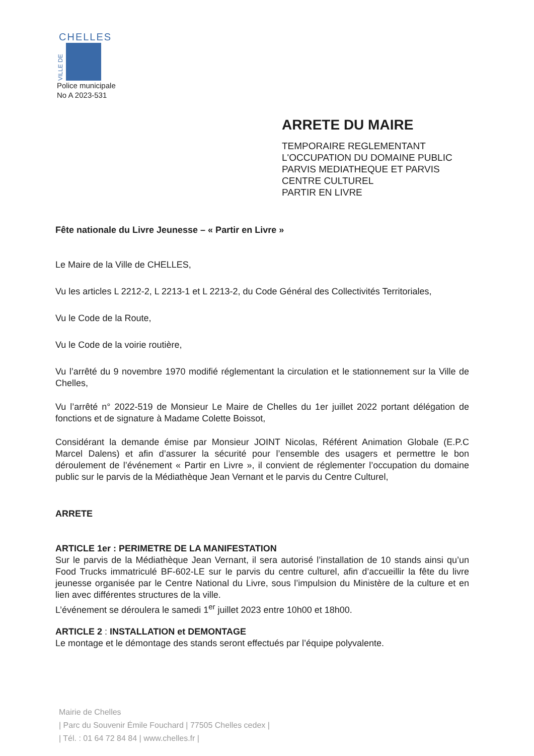CHELLES
VILLE DE
Police municipale
No A 2023-531
ARRETE DU MAIRE
TEMPORAIRE REGLEMENTANT
L'OCCUPATION DU DOMAINE PUBLIC
PARVIS MEDIATHEQUE ET PARVIS
CENTRE CULTUREL
PARTIR EN LIVRE
Fête nationale du Livre Jeunesse – « Partir en Livre »
Le Maire de la Ville de CHELLES,
Vu les articles L 2212-2, L 2213-1 et L 2213-2, du Code Général des Collectivités Territoriales,
Vu le Code de la Route,
Vu le Code de la voirie routière,
Vu l’arrêté du 9 novembre 1970 modifié réglementant la circulation et le stationnement sur la Ville de Chelles,
Vu l’arrêté n° 2022-519 de Monsieur Le Maire de Chelles du 1er juillet 2022 portant délégation de fonctions et de signature à Madame Colette Boissot,
Considérant la demande émise par Monsieur JOINT Nicolas, Référent Animation Globale (E.P.C Marcel Dalens) et afin d’assurer la sécurité pour l’ensemble des usagers et permettre le bon déroulement de l’événement « Partir en Livre », il convient de réglementer l’occupation du domaine public sur le parvis de la Médiathèque Jean Vernant et le parvis du Centre Culturel,
ARRETE
ARTICLE 1er : PERIMETRE DE LA MANIFESTATION
Sur le parvis de la Médiathèque Jean Vernant, il sera autorisé l’installation de 10 stands ainsi qu’un Food Trucks immatriculé BF-602-LE sur le parvis du centre culturel, afin d’accueillir la fête du livre jeunesse organisée par le Centre National du Livre, sous l’impulsion du Ministère de la culture et en lien avec différentes structures de la ville.
L’événement se déroulera le samedi 1<sup>er</sup> juillet 2023 entre 10h00 et 18h00.
ARTICLE 2 : INSTALLATION et DEMONTAGE
Le montage et le démontage des stands seront effectués par l’équipe polyvalente.
Mairie de Chelles
| Parc du Souvenir Émile Fouchard | 77505 Chelles cedex |
| Tél. : 01 64 72 84 84 | www.chelles.fr |